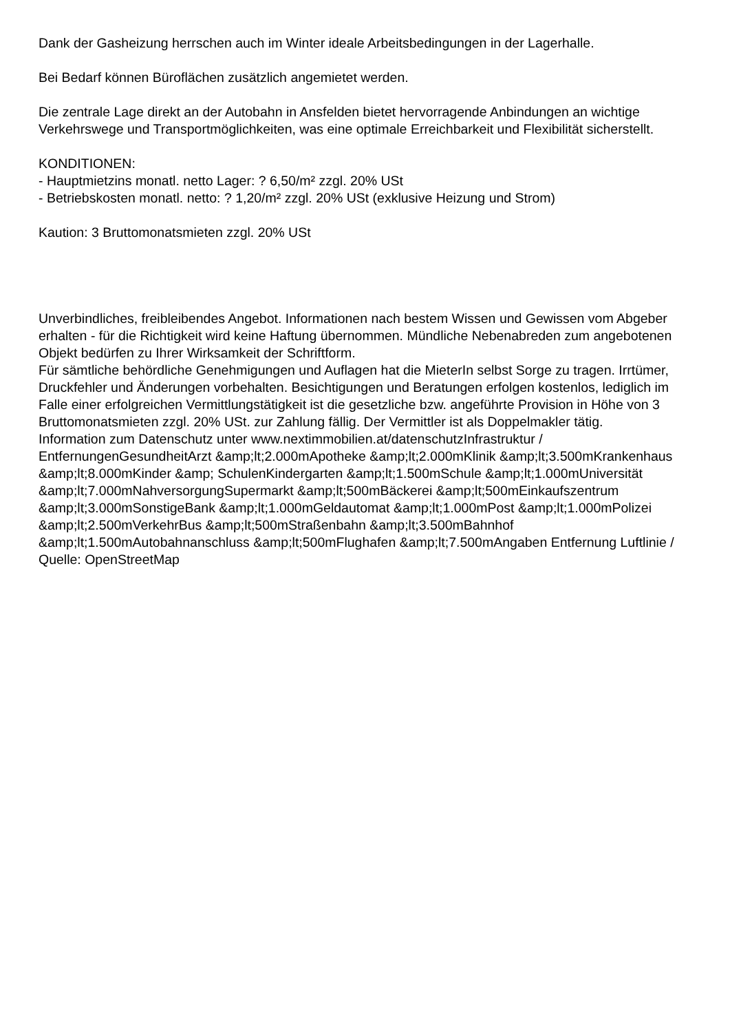Dank der Gasheizung herrschen auch im Winter ideale Arbeitsbedingungen in der Lagerhalle.
Bei Bedarf können Büroflächen zusätzlich angemietet werden.
Die zentrale Lage direkt an der Autobahn in Ansfelden bietet hervorragende Anbindungen an wichtige Verkehrswege und Transportmöglichkeiten, was eine optimale Erreichbarkeit und Flexibilität sicherstellt.
KONDITIONEN:
- Hauptmietzins monatl. netto Lager: ? 6,50/m² zzgl. 20% USt
- Betriebskosten monatl. netto: ? 1,20/m² zzgl. 20% USt (exklusive Heizung und Strom)
Kaution: 3 Bruttomonatsmieten zzgl. 20% USt
Unverbindliches, freibleibendes Angebot. Informationen nach bestem Wissen und Gewissen vom Abgeber erhalten - für die Richtigkeit wird keine Haftung übernommen. Mündliche Nebenabreden zum angebotenen Objekt bedürfen zu Ihrer Wirksamkeit der Schriftform.
Für sämtliche behördliche Genehmigungen und Auflagen hat die MieterIn selbst Sorge zu tragen. Irrtümer, Druckfehler und Änderungen vorbehalten. Besichtigungen und Beratungen erfolgen kostenlos, lediglich im Falle einer erfolgreichen Vermittlungstätigkeit ist die gesetzliche bzw. angeführte Provision in Höhe von 3 Bruttomonatsmieten zzgl. 20% USt. zur Zahlung fällig. Der Vermittler ist als Doppelmakler tätig.
Information zum Datenschutz unter www.nextimmobilien.at/datenschutzInfrastruktur / EntfernungenGesundheitArzt &amp;lt;2.000mApotheke &amp;lt;2.000mKlinik &amp;lt;3.500mKrankenhaus &amp;lt;8.000mKinder &amp; SchulenKindergarten &amp;lt;1.500mSchule &amp;lt;1.000mUniversität &amp;lt;7.000mNahversorgungSupermarkt &amp;lt;500mBäckerei &amp;lt;500mEinkaufszentrum &amp;lt;3.000mSonstigeBank &amp;lt;1.000mGeldautomat &amp;lt;1.000mPost &amp;lt;1.000mPolizei &amp;lt;2.500mVerkehrBus &amp;lt;500mStraßenbahn &amp;lt;3.500mBahnhof &amp;lt;1.500mAutobahnanschluss &amp;lt;500mFlughafen &amp;lt;7.500mAngaben Entfernung Luftlinie / Quelle: OpenStreetMap